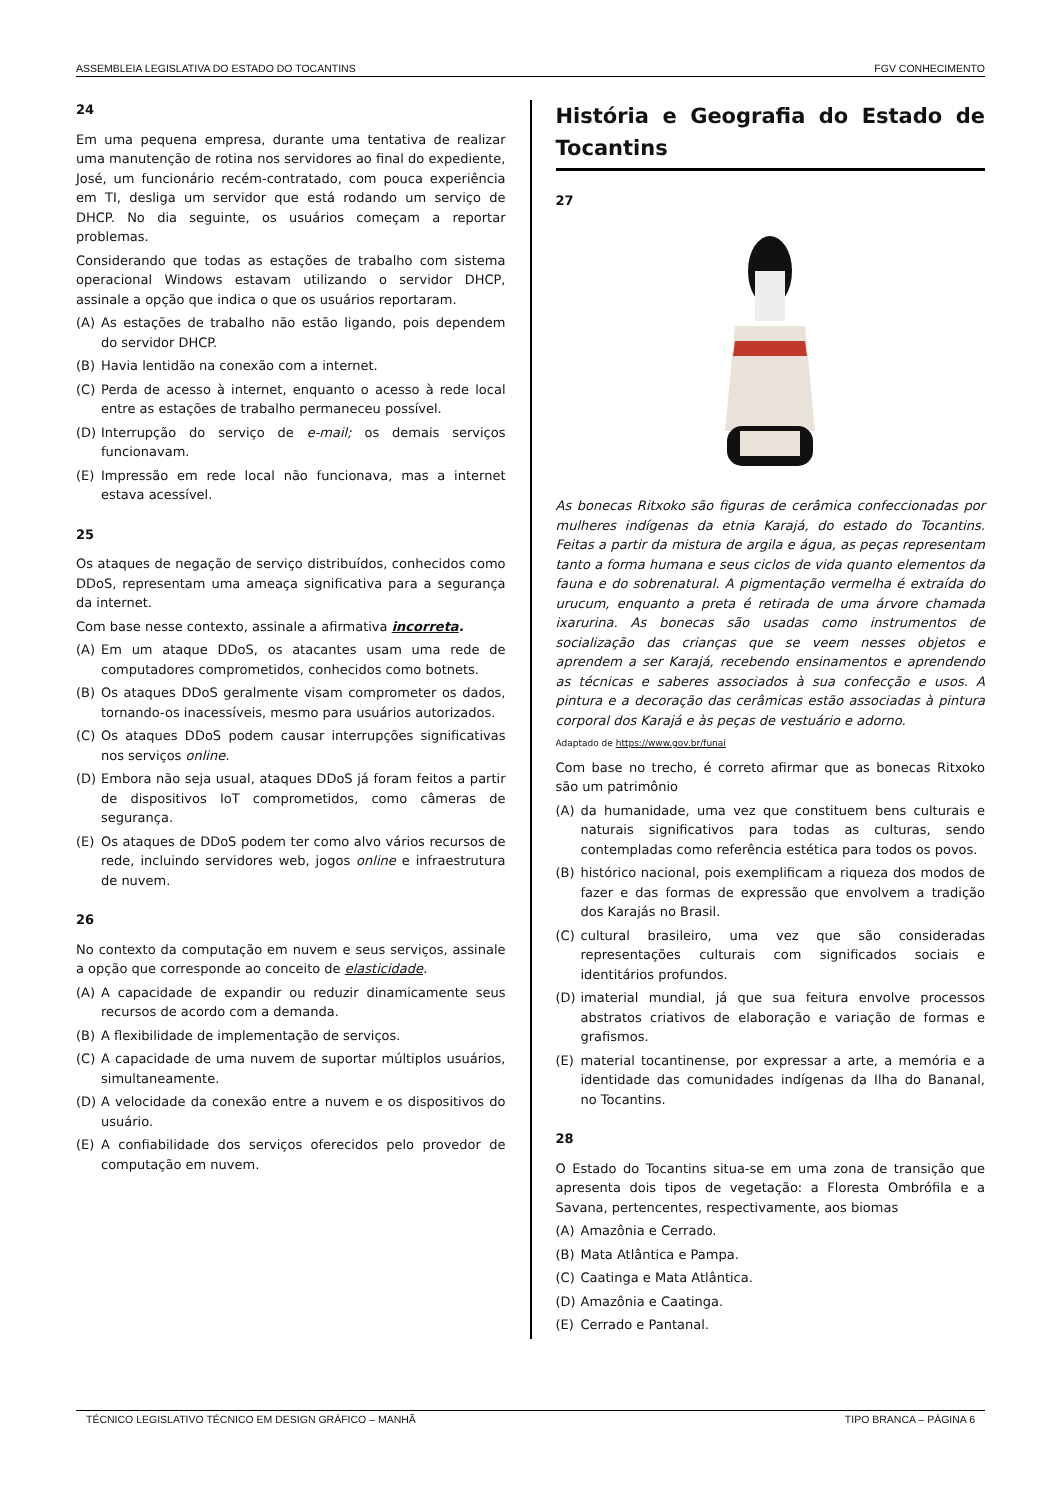ASSEMBLEIA LEGISLATIVA DO ESTADO DO TOCANTINS FGV CONHECIMENTO
24
Em uma pequena empresa, durante uma tentativa de realizar uma manutenção de rotina nos servidores ao final do expediente, José, um funcionário recém-contratado, com pouca experiência em TI, desliga um servidor que está rodando um serviço de DHCP. No dia seguinte, os usuários começam a reportar problemas.
Considerando que todas as estações de trabalho com sistema operacional Windows estavam utilizando o servidor DHCP, assinale a opção que indica o que os usuários reportaram.
(A) As estações de trabalho não estão ligando, pois dependem do servidor DHCP.
(B) Havia lentidão na conexão com a internet.
(C) Perda de acesso à internet, enquanto o acesso à rede local entre as estações de trabalho permaneceu possível.
(D) Interrupção do serviço de e-mail; os demais serviços funcionavam.
(E) Impressão em rede local não funcionava, mas a internet estava acessível.
25
Os ataques de negação de serviço distribuídos, conhecidos como DDoS, representam uma ameaça significativa para a segurança da internet.
Com base nesse contexto, assinale a afirmativa incorreta.
(A) Em um ataque DDoS, os atacantes usam uma rede de computadores comprometidos, conhecidos como botnets.
(B) Os ataques DDoS geralmente visam comprometer os dados, tornando-os inacessíveis, mesmo para usuários autorizados.
(C) Os ataques DDoS podem causar interrupções significativas nos serviços online.
(D) Embora não seja usual, ataques DDoS já foram feitos a partir de dispositivos IoT comprometidos, como câmeras de segurança.
(E) Os ataques de DDoS podem ter como alvo vários recursos de rede, incluindo servidores web, jogos online e infraestrutura de nuvem.
26
No contexto da computação em nuvem e seus serviços, assinale a opção que corresponde ao conceito de elasticidade.
(A) A capacidade de expandir ou reduzir dinamicamente seus recursos de acordo com a demanda.
(B) A flexibilidade de implementação de serviços.
(C) A capacidade de uma nuvem de suportar múltiplos usuários, simultaneamente.
(D) A velocidade da conexão entre a nuvem e os dispositivos do usuário.
(E) A confiabilidade dos serviços oferecidos pelo provedor de computação em nuvem.
História e Geografia do Estado de Tocantins
27
As bonecas Ritxoko são figuras de cerâmica confeccionadas por mulheres indígenas da etnia Karajá, do estado do Tocantins. Feitas a partir da mistura de argila e água, as peças representam tanto a forma humana e seus ciclos de vida quanto elementos da fauna e do sobrenatural. A pigmentação vermelha é extraída do urucum, enquanto a preta é retirada de uma árvore chamada ixarurina. As bonecas são usadas como instrumentos de socialização das crianças que se veem nesses objetos e aprendem a ser Karajá, recebendo ensinamentos e aprendendo as técnicas e saberes associados à sua confecção e usos. A pintura e a decoração das cerâmicas estão associadas à pintura corporal dos Karajá e às peças de vestuário e adorno.
Adaptado de https://www.gov.br/funai
Com base no trecho, é correto afirmar que as bonecas Ritxoko são um patrimônio
(A) da humanidade, uma vez que constituem bens culturais e naturais significativos para todas as culturas, sendo contempladas como referência estética para todos os povos.
(B) histórico nacional, pois exemplificam a riqueza dos modos de fazer e das formas de expressão que envolvem a tradição dos Karajás no Brasil.
(C) cultural brasileiro, uma vez que são consideradas representações culturais com significados sociais e identitários profundos.
(D) imaterial mundial, já que sua feitura envolve processos abstratos criativos de elaboração e variação de formas e grafismos.
(E) material tocantinense, por expressar a arte, a memória e a identidade das comunidades indígenas da Ilha do Bananal, no Tocantins.
28
O Estado do Tocantins situa-se em uma zona de transição que apresenta dois tipos de vegetação: a Floresta Ombrófila e a Savana, pertencentes, respectivamente, aos biomas
(A) Amazônia e Cerrado.
(B) Mata Atlântica e Pampa.
(C) Caatinga e Mata Atlântica.
(D) Amazônia e Caatinga.
(E) Cerrado e Pantanal.
TÉCNICO LEGISLATIVO TÉCNICO EM DESIGN GRÁFICO – MANHÃ TIPO BRANCA – PÁGINA 6